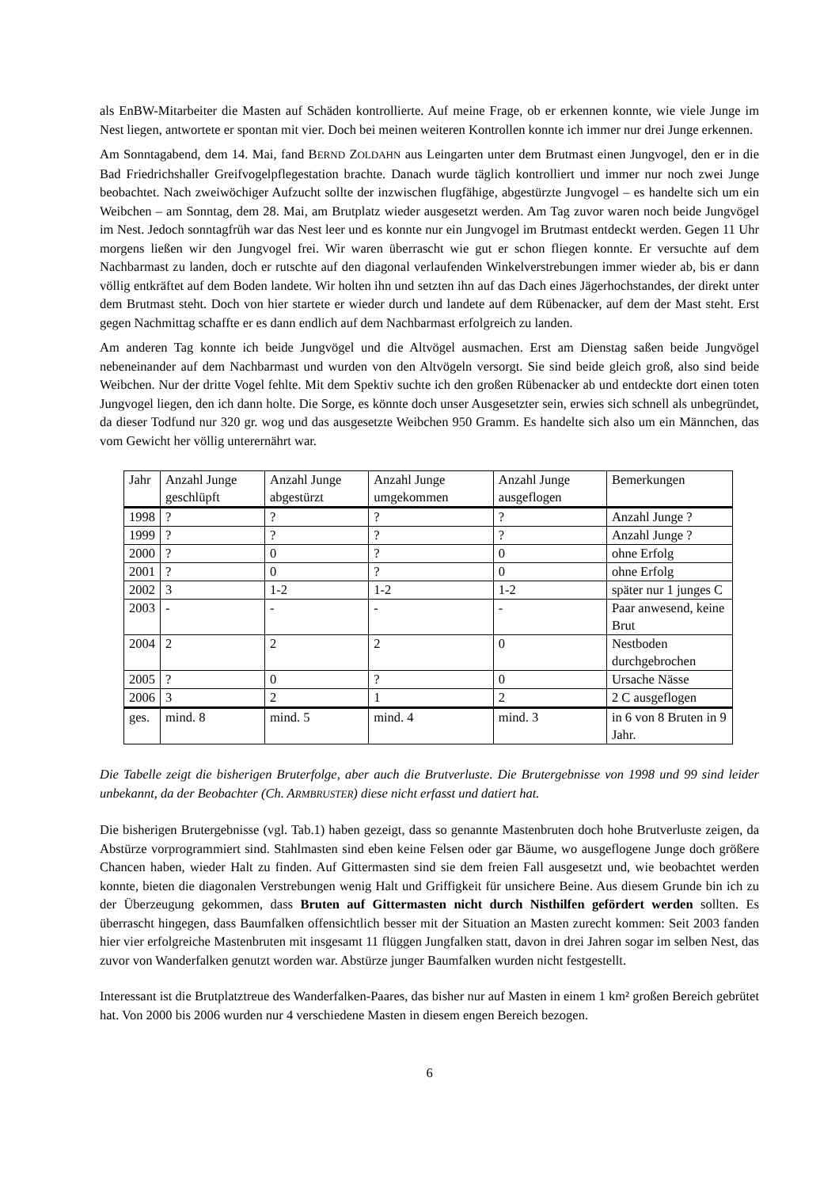als EnBW-Mitarbeiter die Masten auf Schäden kontrollierte. Auf meine Frage, ob er erkennen konnte, wie viele Junge im Nest liegen, antwortete er spontan mit vier. Doch bei meinen weiteren Kontrollen konnte ich immer nur drei Junge erkennen.
Am Sonntagabend, dem 14. Mai, fand BERND ZOLDAHN aus Leingarten unter dem Brutmast einen Jungvogel, den er in die Bad Friedrichshaller Greifvogelpflegestation brachte. Danach wurde täglich kontrolliert und immer nur noch zwei Junge beobachtet. Nach zweiwöchiger Aufzucht sollte der inzwischen flugfähige, abgestürzte Jungvogel – es handelte sich um ein Weibchen – am Sonntag, dem 28. Mai, am Brutplatz wieder ausgesetzt werden. Am Tag zuvor waren noch beide Jungvögel im Nest. Jedoch sonntagfrüh war das Nest leer und es konnte nur ein Jungvogel im Brutmast entdeckt werden. Gegen 11 Uhr morgens ließen wir den Jungvogel frei. Wir waren überrascht wie gut er schon fliegen konnte. Er versuchte auf dem Nachbarmast zu landen, doch er rutschte auf den diagonal verlaufenden Winkelverstrebungen immer wieder ab, bis er dann völlig entkräftet auf dem Boden landete. Wir holten ihn und setzten ihn auf das Dach eines Jägerhochstandes, der direkt unter dem Brutmast steht. Doch von hier startete er wieder durch und landete auf dem Rübenacker, auf dem der Mast steht. Erst gegen Nachmittag schaffte er es dann endlich auf dem Nachbarmast erfolgreich zu landen.
Am anderen Tag konnte ich beide Jungvögel und die Altvögel ausmachen. Erst am Dienstag saßen beide Jungvögel nebeneinander auf dem Nachbarmast und wurden von den Altvögeln versorgt. Sie sind beide gleich groß, also sind beide Weibchen. Nur der dritte Vogel fehlte. Mit dem Spektiv suchte ich den großen Rübenacker ab und entdeckte dort einen toten Jungvogel liegen, den ich dann holte. Die Sorge, es könnte doch unser Ausgesetzter sein, erwies sich schnell als unbegründet, da dieser Todfund nur 320 gr. wog und das ausgesetzte Weibchen 950 Gramm. Es handelte sich also um ein Männchen, das vom Gewicht her völlig unterernährt war.
| Jahr | Anzahl Junge geschlüpft | Anzahl Junge abgestürzt | Anzahl Junge umgekommen | Anzahl Junge ausgeflogen | Bemerkungen |
| 1998 | ? | ? | ? | ? | Anzahl Junge ? |
| 1999 | ? | ? | ? | ? | Anzahl Junge ? |
| 2000 | ? | 0 | ? | 0 | ohne Erfolg |
| 2001 | ? | 0 | ? | 0 | ohne Erfolg |
| 2002 | 3 | 1-2 | 1-2 | 1-2 | später nur 1 junges C |
| 2003 | - | - | - | - | Paar anwesend, keine Brut |
| 2004 | 2 | 2 | 2 | 0 | Nestboden durchgebrochen |
| 2005 | ? | 0 | ? | 0 | Ursache Nässe |
| 2006 | 3 | 2 | 1 | 2 | 2 C ausgeflogen |
| ges. | mind. 8 | mind. 5 | mind. 4 | mind. 3 | in 6 von 8 Bruten in 9 Jahr. |
Die Tabelle zeigt die bisherigen Bruterfolge, aber auch die Brutverluste. Die Brutergebnisse von 1998 und 99 sind leider unbekannt, da der Beobachter (Ch. ARMBRUSTER) diese nicht erfasst und datiert hat.
Die bisherigen Brutergebnisse (vgl. Tab.1) haben gezeigt, dass so genannte Mastenbruten doch hohe Brutverluste zeigen, da Abstürze vorprogrammiert sind. Stahlmasten sind eben keine Felsen oder gar Bäume, wo ausgeflogene Junge doch größere Chancen haben, wieder Halt zu finden. Auf Gittermasten sind sie dem freien Fall ausgesetzt und, wie beobachtet werden konnte, bieten die diagonalen Verstrebungen wenig Halt und Griffigkeit für unsichere Beine. Aus diesem Grunde bin ich zu der Überzeugung gekommen, dass Bruten auf Gittermasten nicht durch Nisthilfen gefördert werden sollten. Es überrascht hingegen, dass Baumfalken offensichtlich besser mit der Situation an Masten zurecht kommen: Seit 2003 fanden hier vier erfolgreiche Mastenbruten mit insgesamt 11 flüggen Jungfalken statt, davon in drei Jahren sogar im selben Nest, das zuvor von Wanderfalken genutzt worden war. Abstürze junger Baumfalken wurden nicht festgestellt.
Interessant ist die Brutplatztreue des Wanderfalken-Paares, das bisher nur auf Masten in einem 1 km² großen Bereich gebrütet hat. Von 2000 bis 2006 wurden nur 4 verschiedene Masten in diesem engen Bereich bezogen.
6